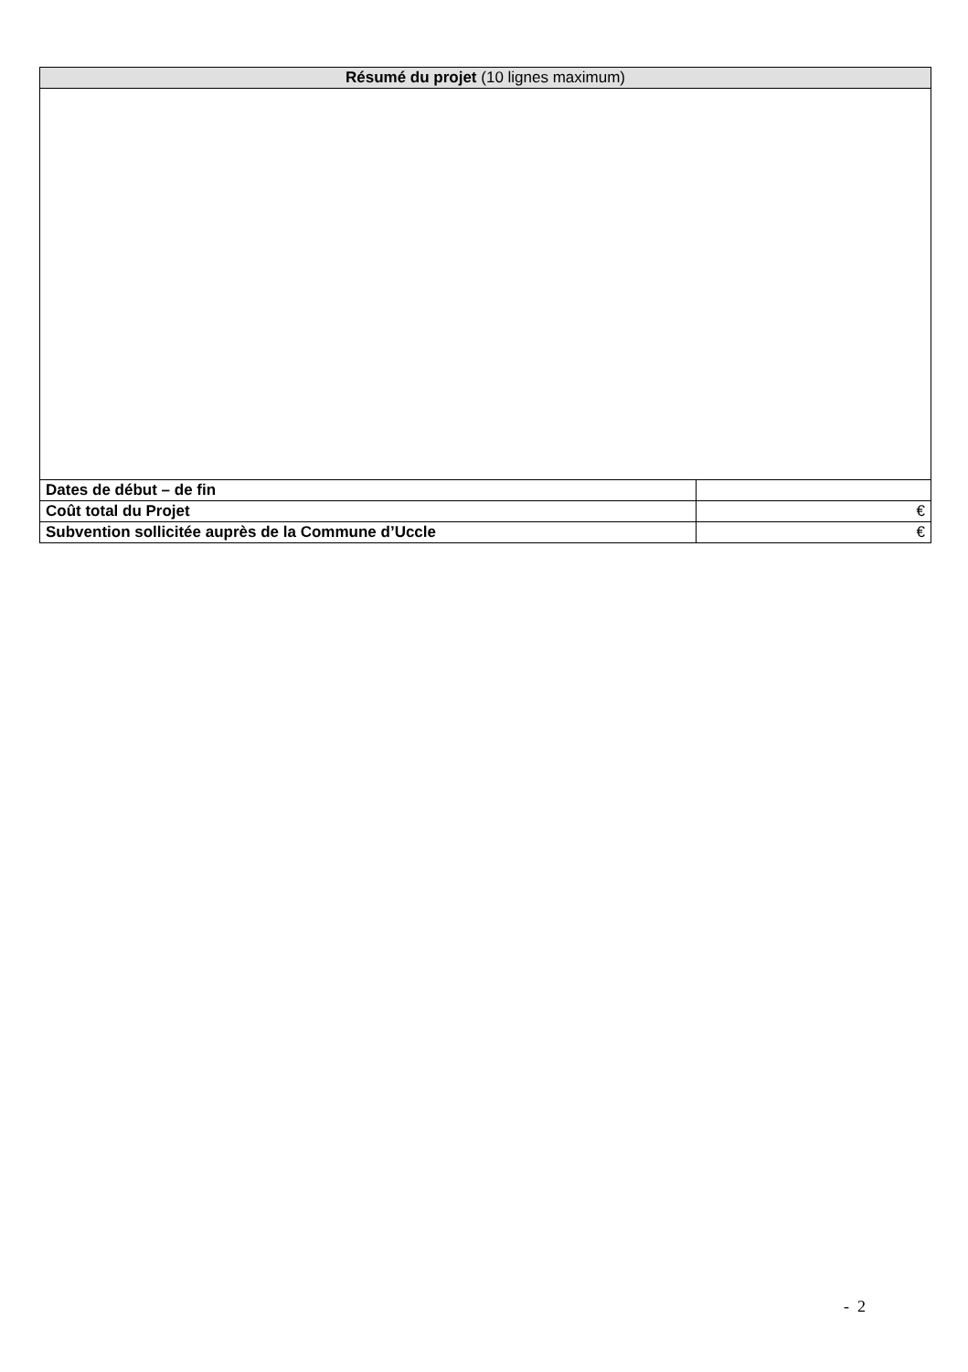| Résumé du projet (10 lignes maximum) | |
| --- | --- |
| Dates de début – de fin | |
| Coût total du Projet | € |
| Subvention sollicitée auprès de la Commune d’Uccle | € |
- 2